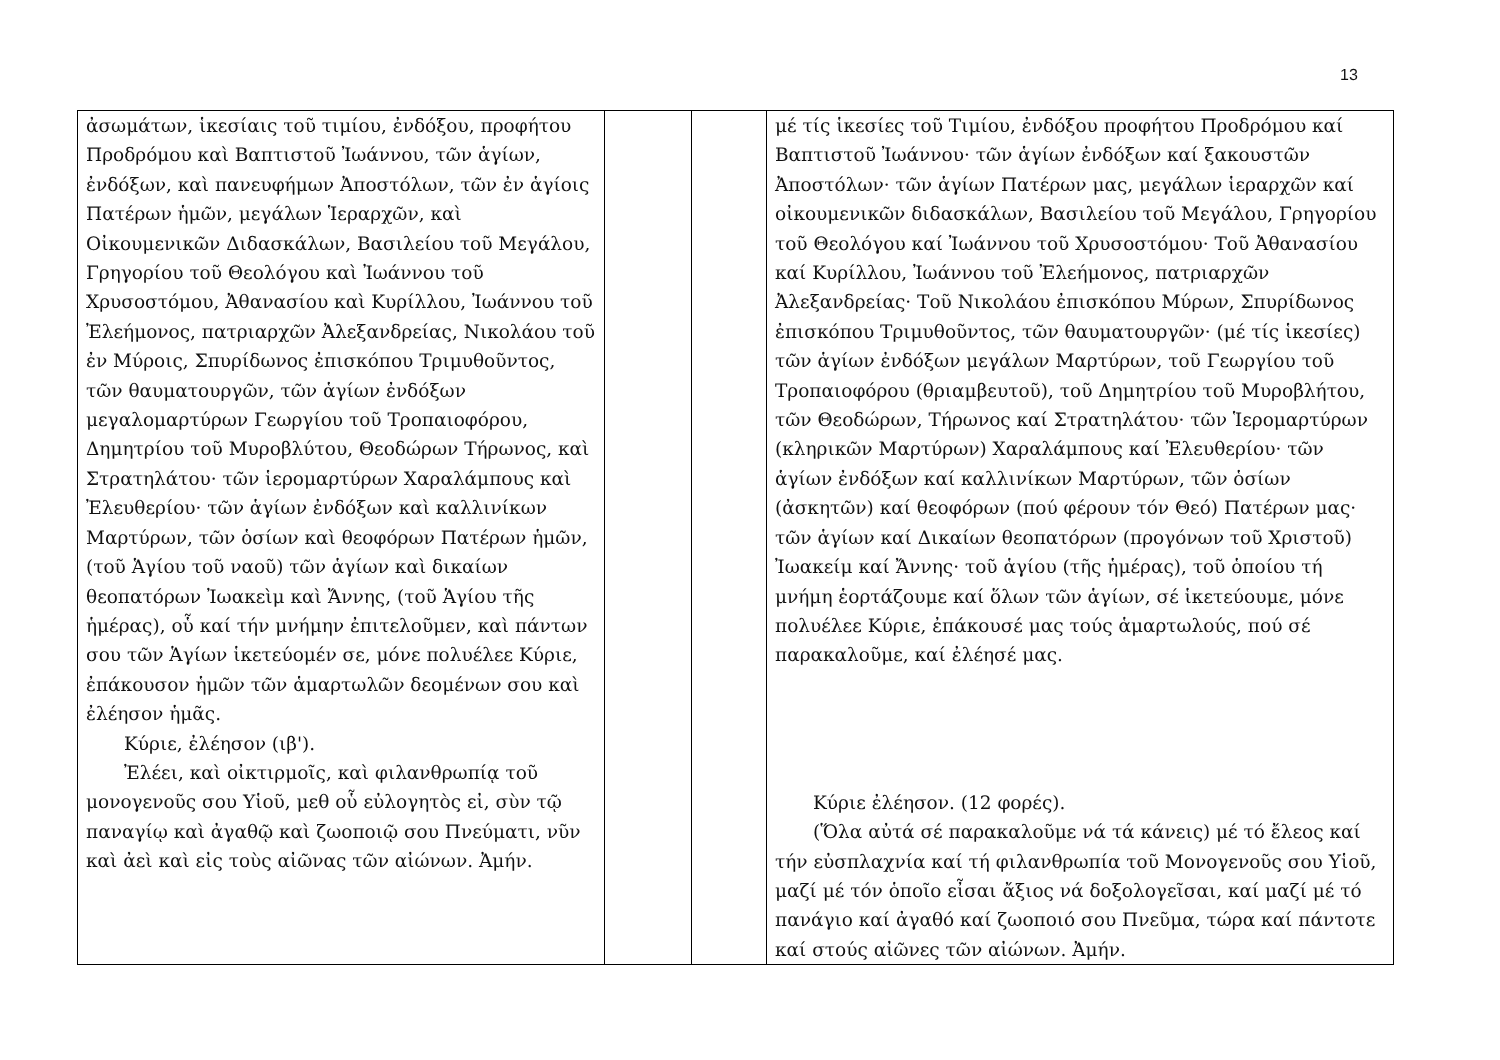13
| ἀσωμάτων, ἱκεσίαις τοῦ τιμίου, ἐνδόξου, προφήτου Προδρόμου καὶ Βαπτιστοῦ Ἰωάννου, τῶν ἁγίων, ἐνδόξων, καὶ πανευφήμων Ἀποστόλων, τῶν ἐν ἁγίοις Πατέρων ἡμῶν, μεγάλων Ἱεραρχῶν, καὶ Οἰκουμενικῶν Διδασκάλων, Βασιλείου τοῦ Μεγάλου, Γρηγορίου τοῦ Θεολόγου καὶ Ἰωάννου τοῦ Χρυσοστόμου, Ἀθανασίου καὶ Κυρίλλου, Ἰωάννου τοῦ Ἐλεήμονος, πατριαρχῶν Ἀλεξανδρείας, Νικολάου τοῦ ἐν Μύροις, Σπυρίδωνος ἐπισκόπου Τριμυθοῦντος, τῶν θαυματουργῶν, τῶν ἁγίων ἐνδόξων μεγαλομαρτύρων Γεωργίου τοῦ Τροπαιοφόρου, Δημητρίου τοῦ Μυροβλύτου, Θεοδώρων Τήρωνος, καὶ Στρατηλάτου· τῶν ἱερομαρτύρων Χαραλάμπους καὶ Ἐλευθερίου· τῶν ἁγίων ἐνδόξων καὶ καλλινίκων Μαρτύρων, τῶν ὁσίων καὶ θεοφόρων Πατέρων ἡμῶν, (τοῦ Ἁγίου τοῦ ναοῦ) τῶν ἁγίων καὶ δικαίων θεοπατόρων Ἰωακεὶμ καὶ Ἄννης, (τοῦ Ἁγίου τῆς ἡμέρας), οὗ καί τήν μνήμην ἐπιτελοῦμεν, καὶ πάντων σου τῶν Ἁγίων ἱκετεύομέν σε, μόνε πολυέλεε Κύριε, ἐπάκουσον ἡμῶν τῶν ἁμαρτωλῶν δεομένων σου καὶ ἐλέησον ἡμᾶς. Κύριε, ἐλέησον (ιβ'). Ἐλέει, καὶ οἰκτιρμοῖς, καὶ φιλανθρωπίᾳ τοῦ μονογενοῦς σου Υἱοῦ, μεθ οὗ εὐλογητὸς εἰ, σὺν τῷ παναγίῳ καὶ ἀγαθῷ καὶ ζωοποιῷ σου Πνεύματι, νῦν καὶ ἀεὶ καὶ εἰς τοὺς αἰῶνας τῶν αἰώνων. Ἀμήν. | | | μέ τίς ἱκεσίες τοῦ Τιμίου, ἐνδόξου προφήτου Προδρόμου καί Βαπτιστοῦ Ἰωάννου· τῶν ἁγίων ἐνδόξων καί ξακουστῶν Ἀποστόλων· τῶν ἁγίων Πατέρων μας, μεγάλων ἱεραρχῶν καί οἰκουμενικῶν διδασκάλων, Βασιλείου τοῦ Μεγάλου, Γρηγορίου τοῦ Θεολόγου καί Ἰωάννου τοῦ Χρυσοστόμου· Τοῦ Ἀθανασίου καί Κυρίλλου, Ἰωάννου τοῦ Ἐλεήμονος, πατριαρχῶν Ἀλεξανδρείας· Τοῦ Νικολάου ἐπισκόπου Μύρων, Σπυρίδωνος ἐπισκόπου Τριμυθοῦντος, τῶν θαυματουργῶν· (μέ τίς ἱκεσίες) τῶν ἁγίων ἐνδόξων μεγάλων Μαρτύρων, τοῦ Γεωργίου τοῦ Τροπαιοφόρου (θριαμβευτοῦ), τοῦ Δημητρίου τοῦ Μυροβλήτου, τῶν Θεοδώρων, Τήρωνος καί Στρατηλάτου· τῶν Ἱερομαρτύρων (κληρικῶν Μαρτύρων) Χαραλάμπους καί Ἐλευθερίου· τῶν ἁγίων ἐνδόξων καί καλλινίκων Μαρτύρων, τῶν ὁσίων (ἀσκητῶν) καί θεοφόρων (πού φέρουν τόν Θεό) Πατέρων μας· τῶν ἁγίων καί Δικαίων θεοπατόρων (προγόνων τοῦ Χριστοῦ) Ἰωακείμ καί Ἄννης· τοῦ ἁγίου (τῆς ἡμέρας), τοῦ ὁποίου τή μνήμη ἑορτάζουμε καί ὅλων τῶν ἁγίων, σέ ἱκετεύουμε, μόνε πολυέλεε Κύριε, ἐπάκουσέ μας τούς ἁμαρτωλούς, πού σέ παρακαλοῦμε, καί ἐλέησέ μας. Κύριε ἐλέησον. (12 φορές). (Ὅλα αὐτά σέ παρακαλοῦμε νά τά κάνεις) μέ τό ἔλεος καί τήν εὐσπλαχνία καί τή φιλανθρωπία τοῦ Μονογενοῦς σου Υἱοῦ, μαζί μέ τόν ὁποῖο εἶσαι ἄξιος νά δοξολογεῖσαι, καί μαζί μέ τό πανάγιο καί ἀγαθό καί ζωοποιό σου Πνεῦμα, τώρα καί πάντοτε καί στούς αἰῶνες τῶν αἰώνων. Ἀμήν. |